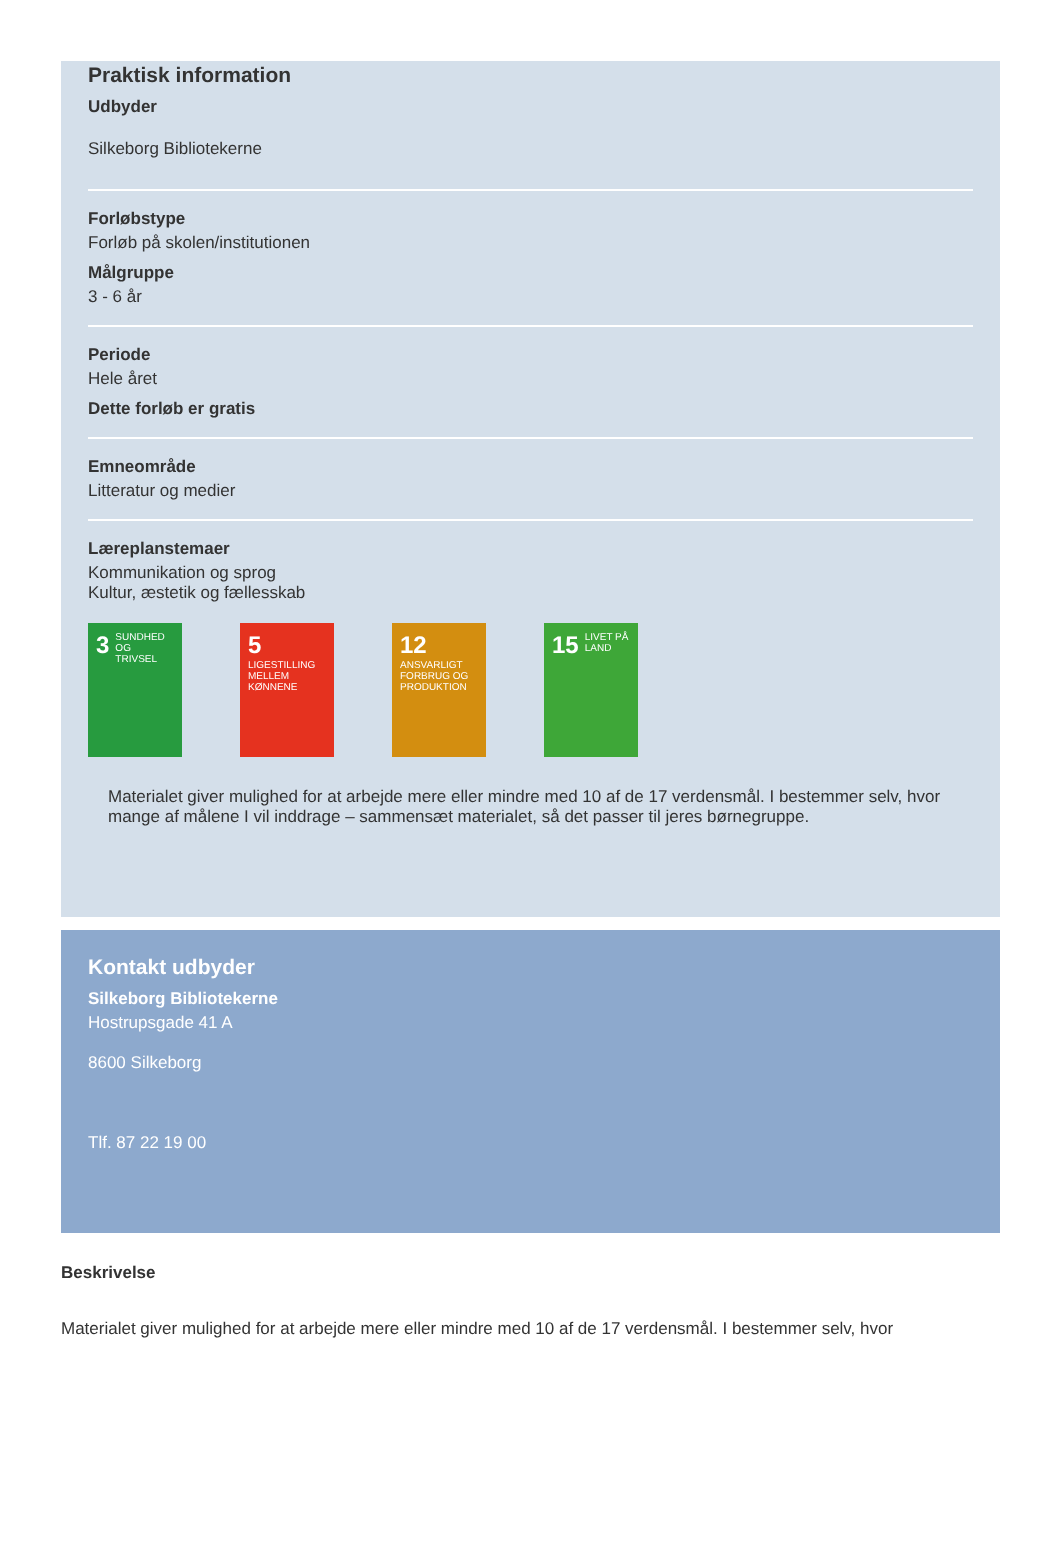Praktisk information
Udbyder
Silkeborg Bibliotekerne
Forløbstype
Forløb på skolen/institutionen
Målgruppe
3 - 6 år
Periode
Hele året
Dette forløb er gratis
Emneområde
Litteratur og medier
Læreplanstemaer
Kommunikation og sprog
Kultur, æstetik og fællesskab
3 SUNDHED OG TRIVSEL
5 LIGESTILLING MELLEM KØNNENE
12 ANSVARLIGT FORBRUG OG PRODUKTION
15 LIVET PÅ LAND
Materialet giver mulighed for at arbejde mere eller mindre med 10 af de 17 verdensmål. I bestemmer selv, hvor mange af målene I vil inddrage – sammensæt materialet, så det passer til jeres børnegruppe.
Kontakt udbyder
Silkeborg Bibliotekerne
Hostrupsgade 41 A
8600 Silkeborg
Tlf. 87 22 19 00
Beskrivelse
Materialet giver mulighed for at arbejde mere eller mindre med 10 af de 17 verdensmål. I bestemmer selv, hvor